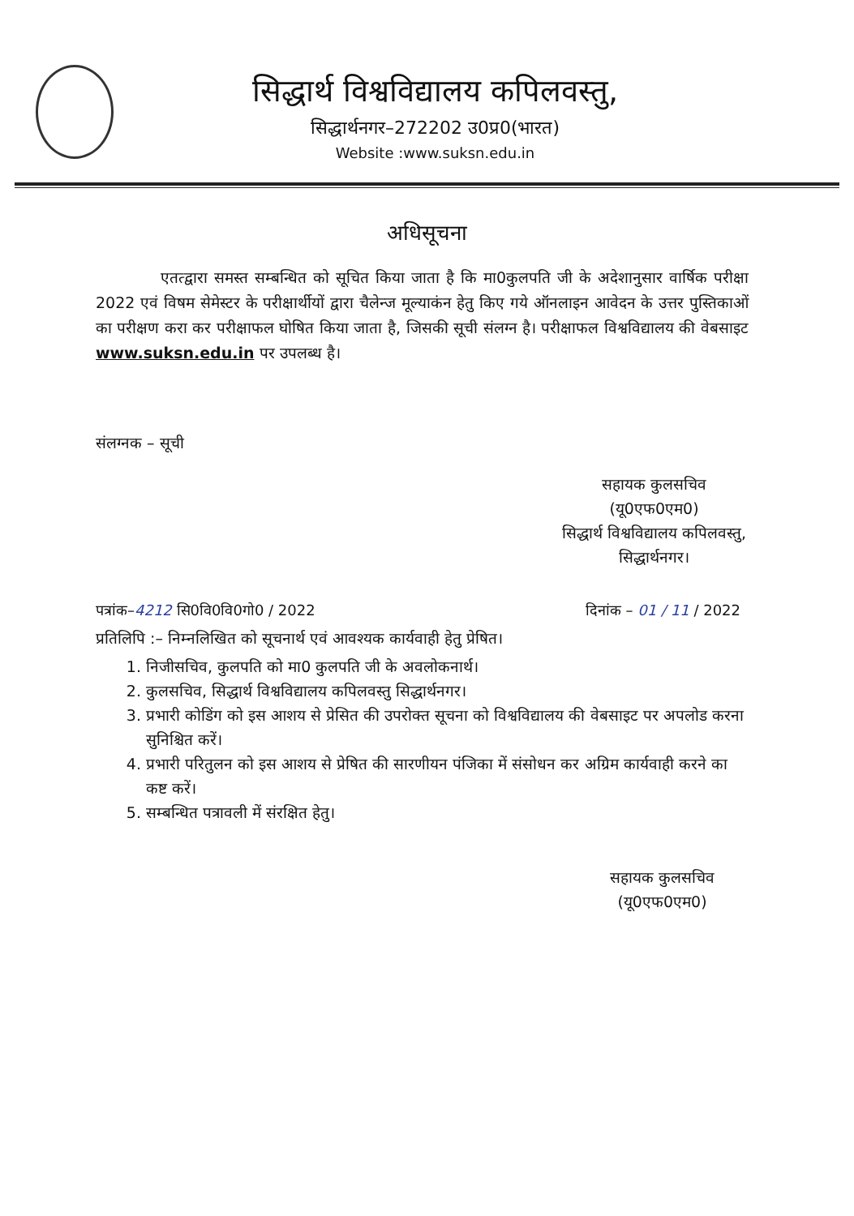सिद्धार्थ विश्वविद्यालय कपिलवस्तु,
सिद्धार्थनगर–272202 उ0प्र0(भारत)
Website :www.suksn.edu.in
अधिसूचना
एतत्द्वारा समस्त सम्बन्धित को सूचित किया जाता है कि मा0कुलपति जी के अदेशानुसार वार्षिक परीक्षा 2022 एवं विषम सेमेस्टर के परीक्षार्थीयों द्वारा चैलेन्ज मूल्याकंन हेतु किए गये ऑनलाइन आवेदन के उत्तर पुस्तिकाओं का परीक्षण करा कर परीक्षाफल घोषित किया जाता है, जिसकी सूची संलग्न है। परीक्षाफल विश्वविद्यालय की वेबसाइट www.suksn.edu.in पर उपलब्ध है।
संलग्नक – सूची
सहायक कुलसचिव
(यू0एफ0एम0)
सिद्धार्थ विश्वविद्यालय कपिलवस्तु,
सिद्धार्थनगर।
पत्रांक–4212 सि0वि0वि0गो0 / 2022 दिनांक – 01 / 11 / 2022
प्रतिलिपि :– निम्नलिखित को सूचनार्थ एवं आवश्यक कार्यवाही हेतु प्रेषित।
1. निजीसचिव, कुलपति को मा0 कुलपति जी के अवलोकनार्थ।
2. कुलसचिव, सिद्धार्थ विश्वविद्यालय कपिलवस्तु सिद्धार्थनगर।
3. प्रभारी कोडिंग को इस आशय से प्रेसित की उपरोक्त सूचना को विश्वविद्यालय की वेबसाइट पर अपलोड करना सुनिश्चित करें।
4. प्रभारी परितुलन को इस आशय से प्रेषित की सारणीयन पंजिका में संसोधन कर अग्रिम कार्यवाही करने का कष्ट करें।
5. सम्बन्धित पत्रावली में संरक्षित हेतु।
सहायक कुलसचिव
(यू0एफ0एम0)